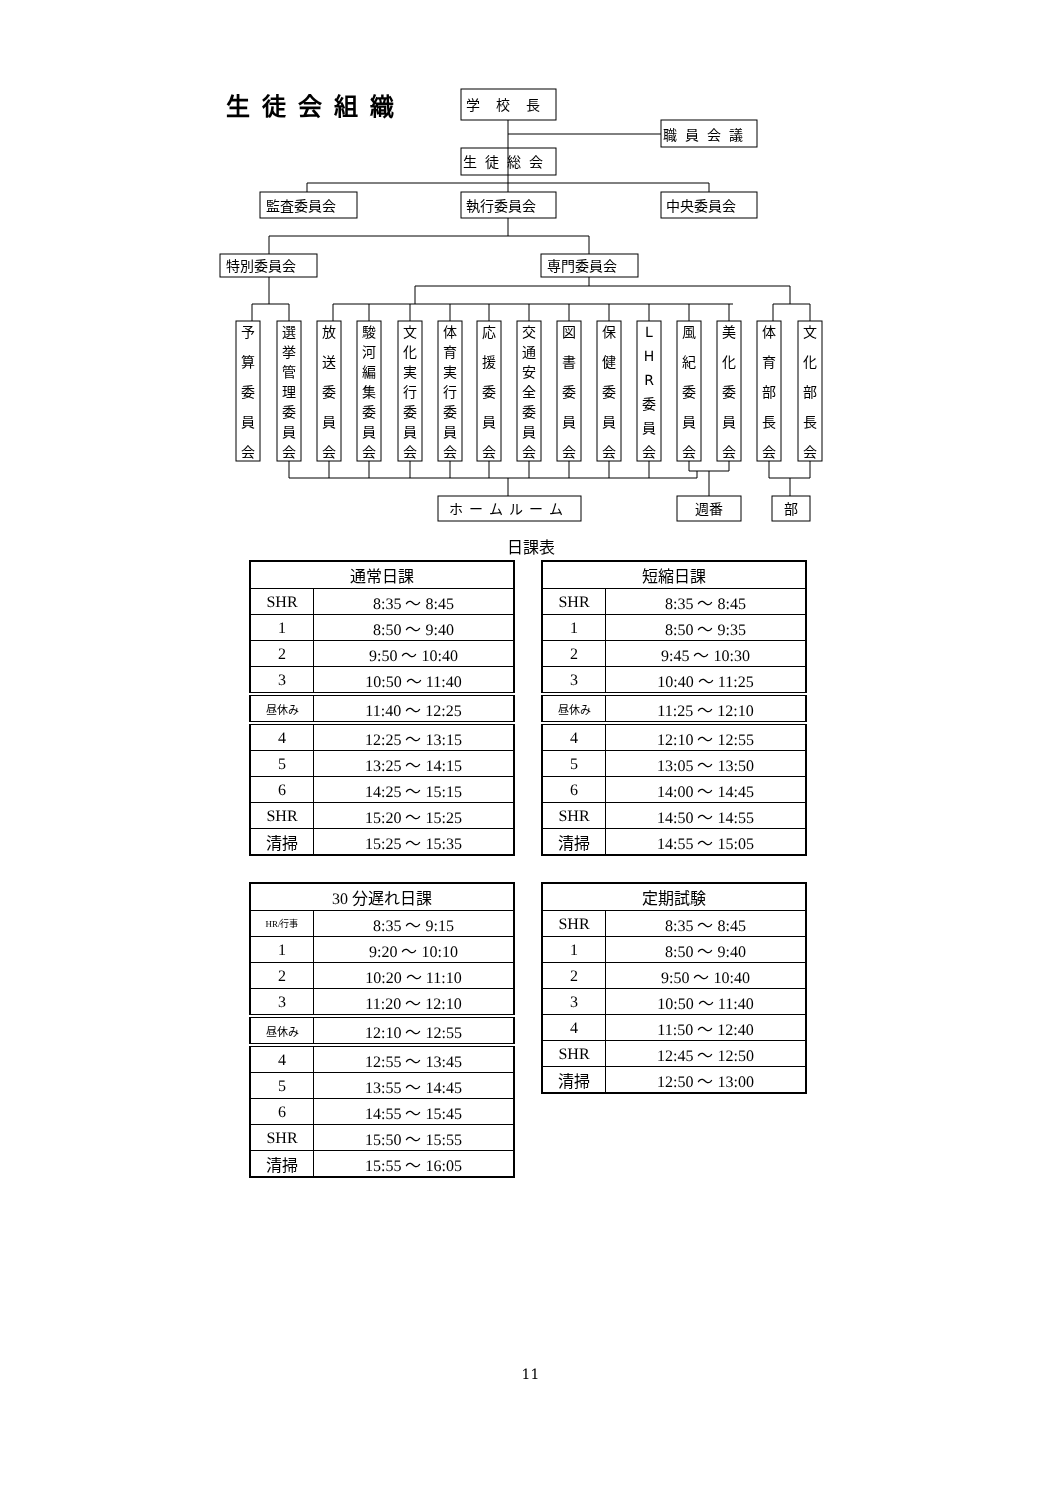生徒会組織
学校長
職員会議
生徒総会
監査委員会
執行委員会
中央委員会
特別委員会
専門委員会
予 算 委 員 会
選 挙 管 理 委 員 会
放 送 委 員 会
駿 河 編 集 委 員 会
文 化 実 行 委 員 会
体 育 実 行 委 員 会
応 援 委 員 会
交 通 安 全 委 員 会
図 書 委 員 会
保 健 委 員 会
L H R 委 員 会
風 紀 委 員 会
美 化 委 員 会
体 育 部 長 会
文 化 部 長 会
ホームルーム
週番
部
日課表
| 通常日課 | |
| --- | --- |
| SHR | 8:35 ～ 8:45 |
| 1 | 8:50 ～ 9:40 |
| 2 | 9:50 ～ 10:40 |
| 3 | 10:50 ～ 11:40 |
| 昼休み | 11:40 ～ 12:25 |
| 4 | 12:25 ～ 13:15 |
| 5 | 13:25 ～ 14:15 |
| 6 | 14:25 ～ 15:15 |
| SHR | 15:20 ～ 15:25 |
| 清掃 | 15:25 ～ 15:35 |
| 短縮日課 | |
| --- | --- |
| SHR | 8:35 ～ 8:45 |
| 1 | 8:50 ～ 9:35 |
| 2 | 9:45 ～ 10:30 |
| 3 | 10:40 ～ 11:25 |
| 昼休み | 11:25 ～ 12:10 |
| 4 | 12:10 ～ 12:55 |
| 5 | 13:05 ～ 13:50 |
| 6 | 14:00 ～ 14:45 |
| SHR | 14:50 ～ 14:55 |
| 清掃 | 14:55 ～ 15:05 |
| 30 分遅れ日課 | |
| --- | --- |
| HR/行事 | 8:35 ～ 9:15 |
| 1 | 9:20 ～ 10:10 |
| 2 | 10:20 ～ 11:10 |
| 3 | 11:20 ～ 12:10 |
| 昼休み | 12:10 ～ 12:55 |
| 4 | 12:55 ～ 13:45 |
| 5 | 13:55 ～ 14:45 |
| 6 | 14:55 ～ 15:45 |
| SHR | 15:50 ～ 15:55 |
| 清掃 | 15:55 ～ 16:05 |
| 定期試験 | |
| --- | --- |
| SHR | 8:35 ～ 8:45 |
| 1 | 8:50 ～ 9:40 |
| 2 | 9:50 ～ 10:40 |
| 3 | 10:50 ～ 11:40 |
| 4 | 11:50 ～ 12:40 |
| SHR | 12:45 ～ 12:50 |
| 清掃 | 12:50 ～ 13:00 |
11